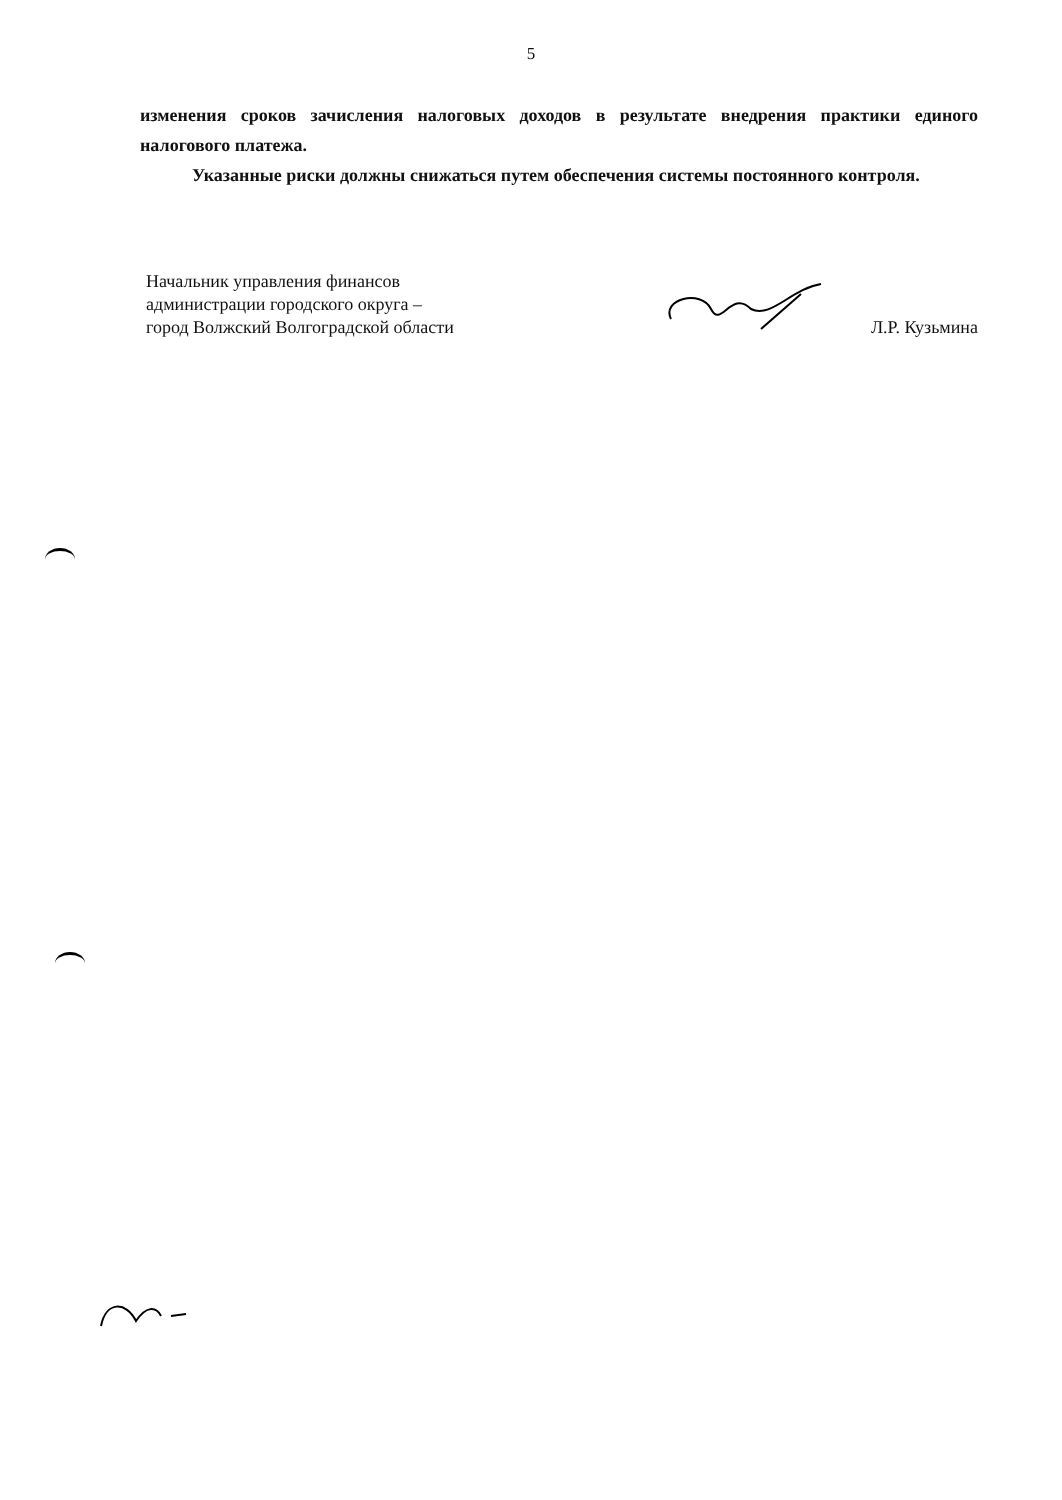5
изменения сроков зачисления налоговых доходов в результате внедрения практики единого налогового платежа.
Указанные риски должны снижаться путем обеспечения системы постоянного контроля.
Начальник управления финансов
администрации городского округа –
город Волжский Волгоградской области
Л.Р. Кузьмина